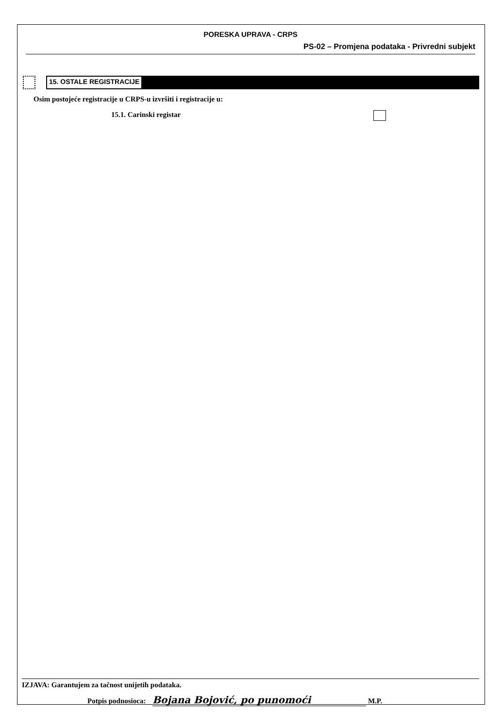PORESKA UPRAVA - CRPS
PS-02 – Promjena podataka - Privredni subjekt
15. OSTALE REGISTRACIJE
Osim postojeće registracije u CRPS-u izvršiti i registracije u:
15.1. Carinski registar
IZJAVA: Garantujem za tačnost unijetih podataka.
Potpis podnosioca: Bojana Bojović, po punomoći M.P.